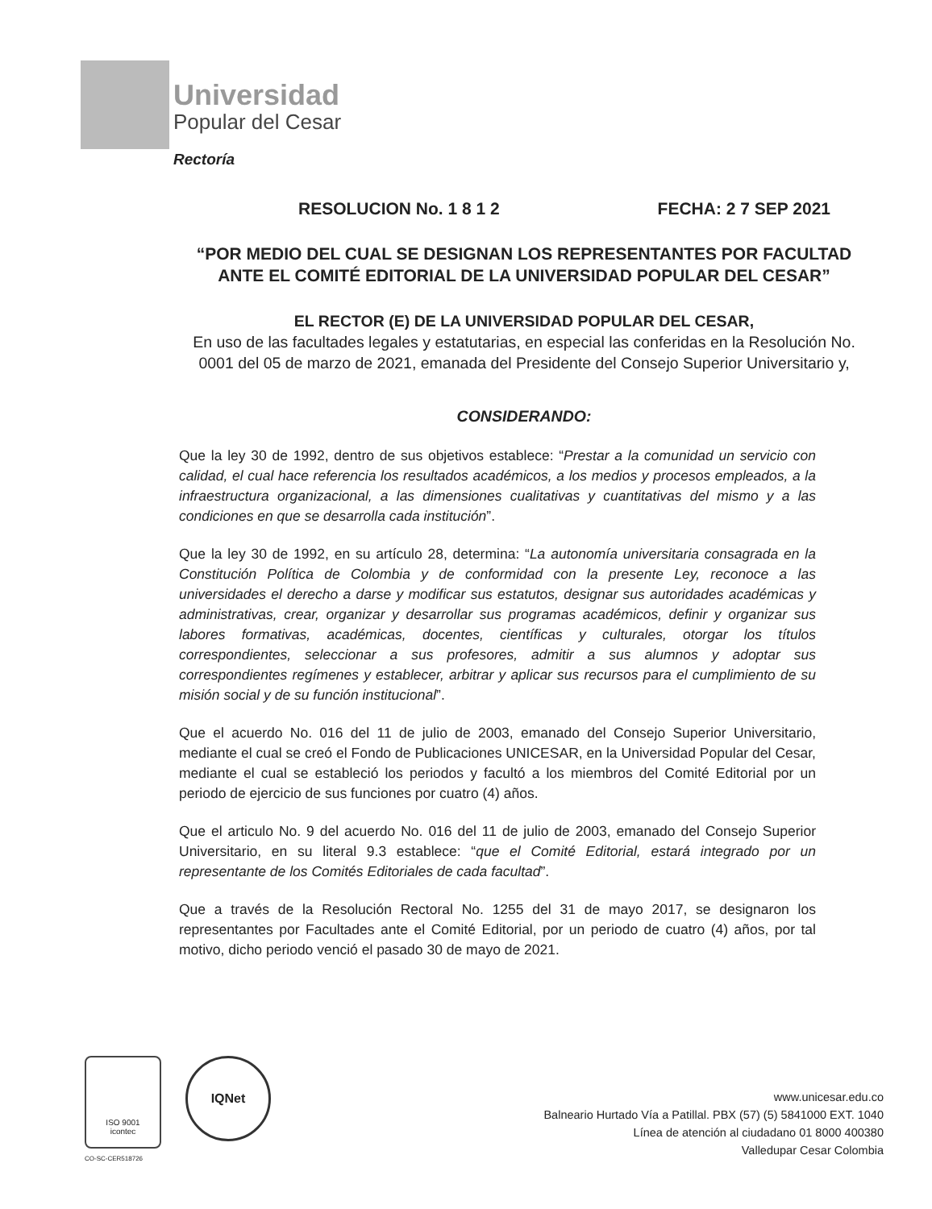Universidad
Popular del Cesar
Rectoría
RESOLUCION No. 1 8 1 2 FECHA: 2 7 SEP 2021
“POR MEDIO DEL CUAL SE DESIGNAN LOS REPRESENTANTES POR FACULTAD ANTE EL COMITÉ EDITORIAL DE LA UNIVERSIDAD POPULAR DEL CESAR”
EL RECTOR (E) DE LA UNIVERSIDAD POPULAR DEL CESAR,
En uso de las facultades legales y estatutarias, en especial las conferidas en la Resolución No. 0001 del 05 de marzo de 2021, emanada del Presidente del Consejo Superior Universitario y,
CONSIDERANDO:
Que la ley 30 de 1992, dentro de sus objetivos establece: “Prestar a la comunidad un servicio con calidad, el cual hace referencia los resultados académicos, a los medios y procesos empleados, a la infraestructura organizacional, a las dimensiones cualitativas y cuantitativas del mismo y a las condiciones en que se desarrolla cada institución”.
Que la ley 30 de 1992, en su artículo 28, determina: “La autonomía universitaria consagrada en la Constitución Política de Colombia y de conformidad con la presente Ley, reconoce a las universidades el derecho a darse y modificar sus estatutos, designar sus autoridades académicas y administrativas, crear, organizar y desarrollar sus programas académicos, definir y organizar sus labores formativas, académicas, docentes, científicas y culturales, otorgar los títulos correspondientes, seleccionar a sus profesores, admitir a sus alumnos y adoptar sus correspondientes regímenes y establecer, arbitrar y aplicar sus recursos para el cumplimiento de su misión social y de su función institucional”.
Que el acuerdo No. 016 del 11 de julio de 2003, emanado del Consejo Superior Universitario, mediante el cual se creó el Fondo de Publicaciones UNICESAR, en la Universidad Popular del Cesar, mediante el cual se estableció los periodos y facultó a los miembros del Comité Editorial por un periodo de ejercicio de sus funciones por cuatro (4) años.
Que el articulo No. 9 del acuerdo No. 016 del 11 de julio de 2003, emanado del Consejo Superior Universitario, en su literal 9.3 establece: “que el Comité Editorial, estará integrado por un representante de los Comités Editoriales de cada facultad”.
Que a través de la Resolución Rectoral No. 1255 del 31 de mayo 2017, se designaron los representantes por Facultades ante el Comité Editorial, por un periodo de cuatro (4) años, por tal motivo, dicho periodo venció el pasado 30 de mayo de 2021.
ISO 9001
icontec
CO-SC-CER518726
IQNet
www.unicesar.edu.co
Balneario Hurtado Vía a Patillal. PBX (57) (5) 5841000 EXT. 1040
Línea de atención al ciudadano 01 8000 400380
Valledupar Cesar Colombia